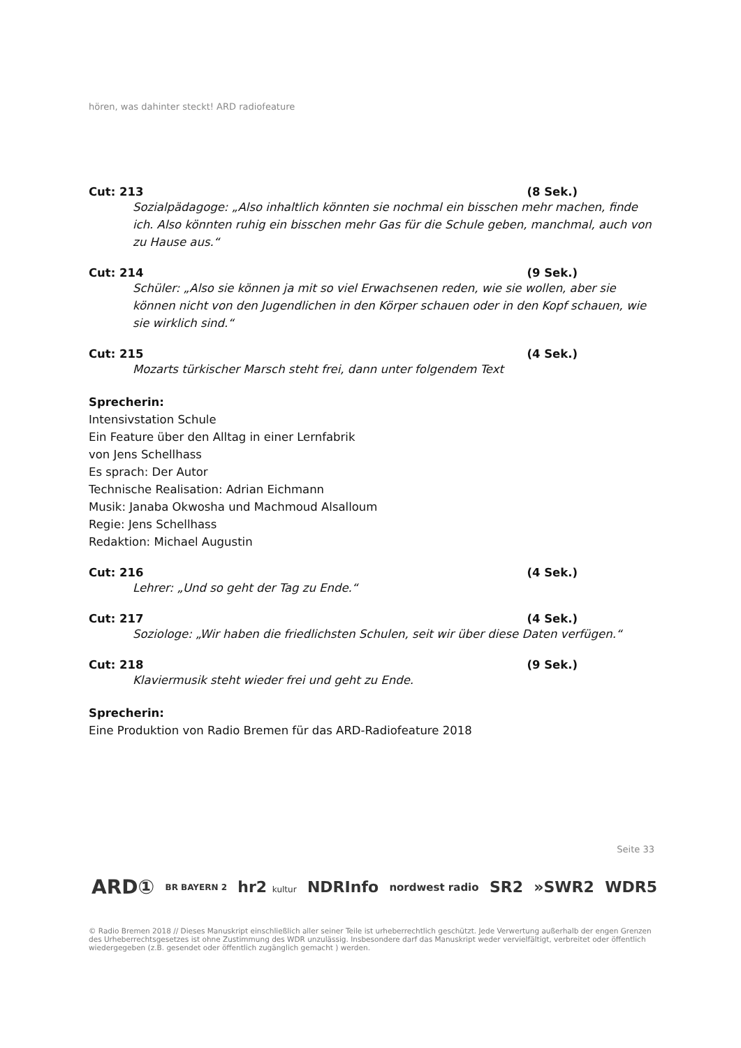hören, was dahinter steckt! ARD radiofeature
Cut: 213 (8 Sek.)
Sozialpädagoge: „Also inhaltlich könnten sie nochmal ein bisschen mehr machen, finde ich. Also könnten ruhig ein bisschen mehr Gas für die Schule geben, manchmal, auch von zu Hause aus.“
Cut: 214 (9 Sek.)
Schüler: „Also sie können ja mit so viel Erwachsenen reden, wie sie wollen, aber sie können nicht von den Jugendlichen in den Körper schauen oder in den Kopf schauen, wie sie wirklich sind.“
Cut: 215 (4 Sek.)
Mozarts türkischer Marsch steht frei, dann unter folgendem Text
Sprecherin:
Intensivstation Schule
Ein Feature über den Alltag in einer Lernfabrik
von Jens Schellhass
Es sprach: Der Autor
Technische Realisation: Adrian Eichmann
Musik: Janaba Okwosha und Machmoud Alsalloum
Regie: Jens Schellhass
Redaktion: Michael Augustin
Cut: 216 (4 Sek.)
Lehrer: „Und so geht der Tag zu Ende.“
Cut: 217 (4 Sek.)
Soziologe: „Wir haben die friedlichsten Schulen, seit wir über diese Daten verfügen.“
Cut: 218 (9 Sek.)
Klaviermusik steht wieder frei und geht zu Ende.
Sprecherin:
Eine Produktion von Radio Bremen für das ARD-Radiofeature 2018
Seite 33
ARD① BR BAYERN 2 hr2 kultur NDRInfo nordwest radio SR2 »SWR2 WDR5
© Radio Bremen 2018 // Dieses Manuskript einschließlich aller seiner Teile ist urheberrechtlich geschützt. Jede Verwertung außerhalb der engen Grenzen des Urheberrechtsgesetzes ist ohne Zustimmung des WDR unzulässig. Insbesondere darf das Manuskript weder vervielfältigt, verbreitet oder öffentlich wiedergegeben (z.B. gesendet oder öffentlich zugänglich gemacht ) werden.